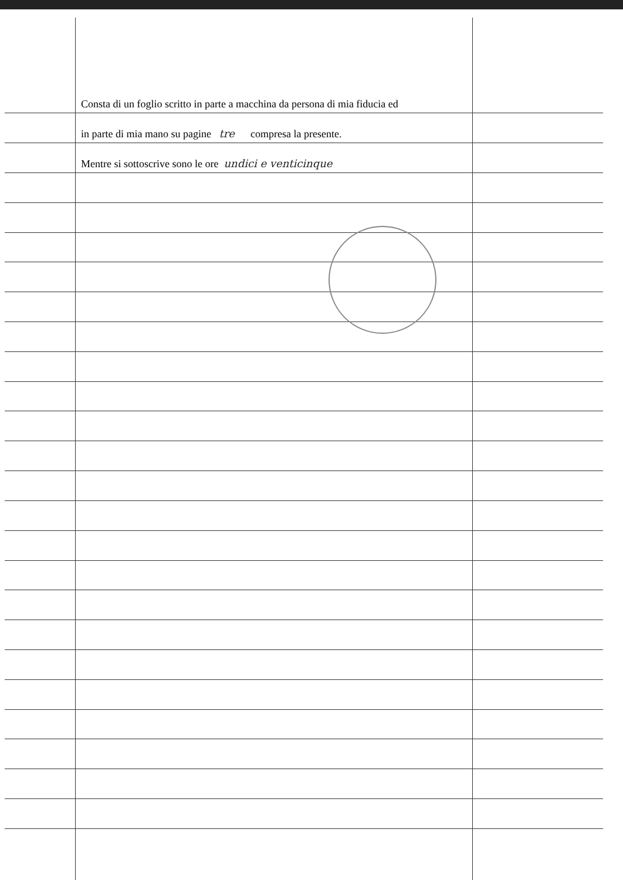Consta di un foglio scritto in parte a macchina da persona di mia fiducia ed
in parte di mia mano su pagine tre compresa la presente.
Mentre si sottoscrive sono le ore undici e venticinque